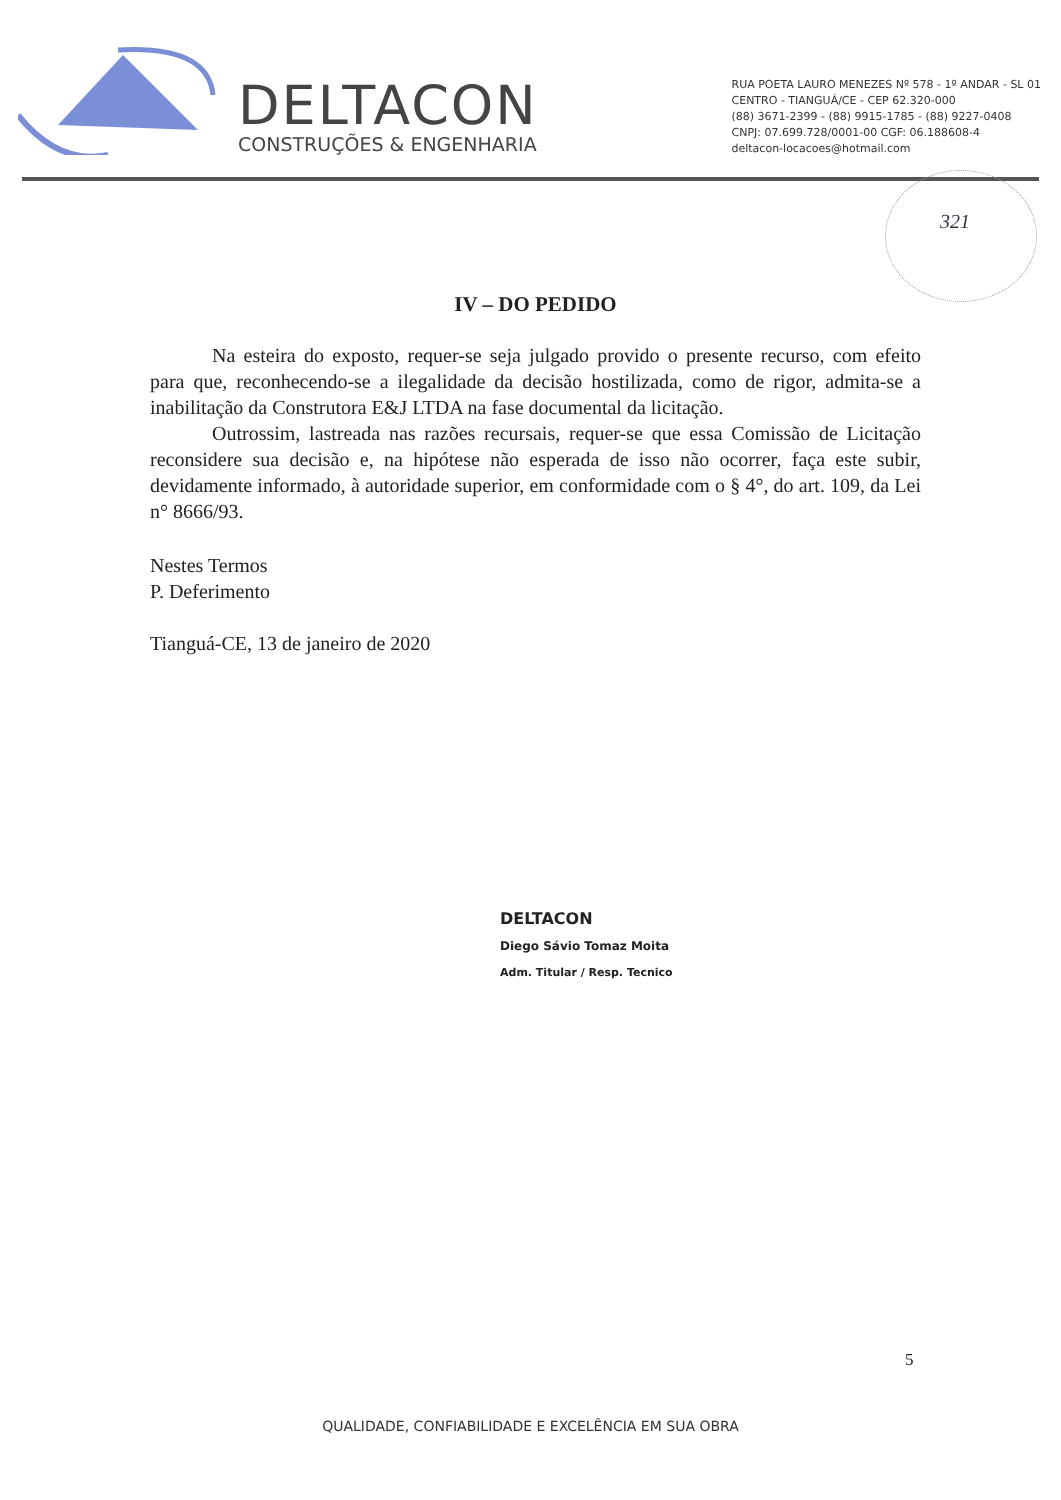DELTACON
CONSTRUÇÕES & ENGENHARIA
RUA POETA LAURO MENEZES Nº 578 - 1º ANDAR - SL 01
CENTRO - TIANGUÁ/CE - CEP 62.320-000
(88) 3671-2399 - (88) 9915-1785 - (88) 9227-0408
CNPJ: 07.699.728/0001-00 CGF: 06.188608-4
deltacon-locacoes@hotmail.com
321
IV – DO PEDIDO
Na esteira do exposto, requer-se seja julgado provido o presente recurso, com efeito para que, reconhecendo-se a ilegalidade da decisão hostilizada, como de rigor, admita-se a inabilitação da Construtora E&J LTDA na fase documental da licitação.
Outrossim, lastreada nas razões recursais, requer-se que essa Comissão de Licitação reconsidere sua decisão e, na hipótese não esperada de isso não ocorrer, faça este subir, devidamente informado, à autoridade superior, em conformidade com o § 4°, do art. 109, da Lei n° 8666/93.
Nestes Termos
P. Deferimento
Tianguá-CE, 13 de janeiro de 2020
DELTACON
Diego Sávio Tomaz Moita
Adm. Titular / Resp. Tecnico
5
QUALIDADE, CONFIABILIDADE E EXCELÊNCIA EM SUA OBRA